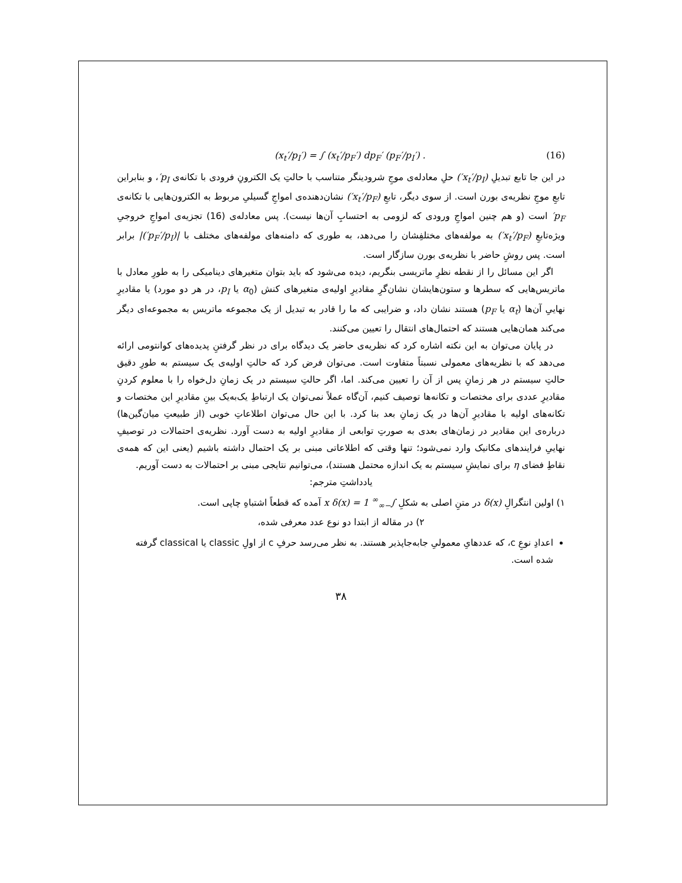(x<sub>t</sub>′/p<sub>I</sub>′) = ∫ (x<sub>t</sub>′/p<sub>F</sub>′) dp<sub>F</sub>′ (p<sub>F</sub>′/p<sub>I</sub>′) . (16)
در این جا تابع تبدیلِ (x<sub>t</sub>′/p<sub>I</sub>′) حلِ معادله‌ی موجِ شرودینگر متناسب با حالتِ یک الکترونِ فرودی با تکانه‌ی p<sub>I</sub>′، و بنابراین تابعِ موجِ نظریه‌ی بورن است. از سوی دیگر، تابعِ (x<sub>t</sub>′/p<sub>F</sub>′) نشان‌دهنده‌ی امواجِ گسیلیِ مربوط به الکترون‌هایی با تکانه‌ی p<sub>F</sub>′ است (و هم چنین امواجِ ورودی که لزومی به احتسابِ آن‌ها نیست). پس معادله‌ی (16) تجزیه‌ی امواجِ خروجیِ ویژه‌تابعِ (x<sub>t</sub>′/p<sub>F</sub>′) به مولفه‌های مختلفِشان را می‌دهد، به طوری که دامنه‌های مولفه‌های مختلف با |(p<sub>F</sub>′/p<sub>I</sub>′)| برابر است. پس روشِ حاضر با نظریه‌ی بورن سازگار است.
اگر این مسائل را از نقطه نظرِ ماتریسی بنگریم، دیده می‌شود که باید بتوان متغیرهای دینامیکی را به طورِ معادل با ماتریس‌هایی که سطرها و ستون‌هایشان نشان‌گرِ مقادیرِ اولیه‌ی متغیرهای کنش (α<sub>0</sub> یا p<sub>I</sub>، در هر دو مورد) یا مقادیرِ نهاییِ آن‌ها (α<sub>t</sub> یا p<sub>F</sub>) هستند نشان داد، و ضرایبی که ما را قادر به تبدیل از یک مجموعه ماتریس به مجموعه‌ای دیگر می‌کند همان‌هایی هستند که احتمال‌های انتقال را تعیین می‌کنند.
در پایان می‌توان به این نکته اشاره کرد که نظریه‌ی حاضر یک دیدگاه برای در نظر گرفتنِ پدیده‌های کوانتومی ارائه می‌دهد که با نظریه‌های معمولی نسبتاً متفاوت است. می‌توان فرض کرد که حالتِ اولیه‌ی یک سیستم به طورِ دقیق حالتِ سیستم در هر زمانِ پس از آن را تعیین می‌کند. اما، اگر حالتِ سیستم در یک زمانِ دل‌خواه را با معلوم کردنِ مقادیرِ عددی برای مختصات و تکانه‌ها توصیف کنیم، آن‌گاه عملاً نمی‌توان یک ارتباطِ یک‌به‌یک بینِ مقادیرِ این مختصات و تکانه‌های اولیه با مقادیرِ آن‌ها در یک زمانِ بعد بنا کرد. با این حال می‌توان اطلاعاتِ خوبی (از طبیعتِ میان‌گین‌ها) درباره‌ی این مقادیر در زمان‌های بعدی به صورتِ توابعی از مقادیرِ اولیه به دست آورد. نظریه‌ی احتمالات در توصیفِ نهاییِ فرایندهای مکانیک وارد نمی‌شود؛ تنها وقتی که اطلاعاتی مبنی بر یک احتمال داشته باشیم (یعنی این که همه‌ی نقاطِ فضای η برای نمایشِ سیستم به یک اندازه محتمل هستند)، می‌توانیم نتایجی مبنی بر احتمالات به دست آوریم.
یادداشتِ مترجم:
۱) اولین انتگرالِ δ(x) در متنِ اصلی به شکلِ ∫<sub>−∞</sub><sup>∞</sup> x δ(x) = 1 آمده که قطعاً اشتباهِ چاپی است.
۲) در مقاله از ابتدا دو نوع عدد معرفی شده،
اعدادِ نوعِ c، که عددهایِ معمولیِ جابه‌جاپذیر هستند. به نظر می‌رسد حرفِ c از اولِ classic یا classical گرفته شده است.
۳۸